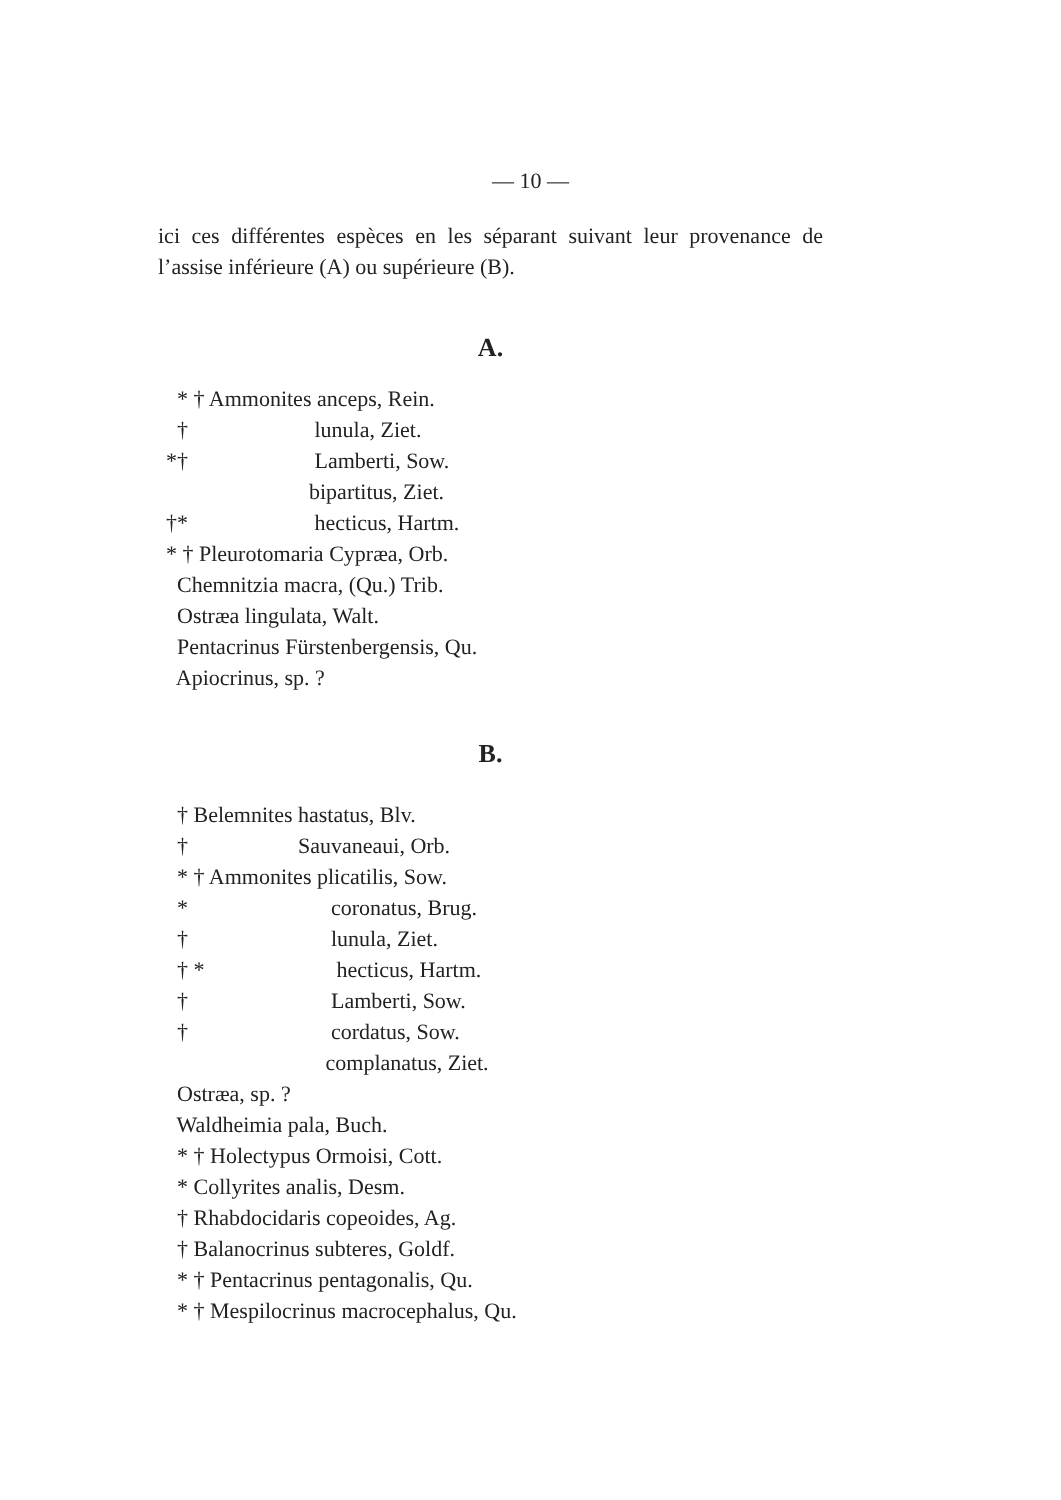— 10 —
ici ces différentes espèces en les séparant suivant leur provenance de l’assise inférieure (A) ou supérieure (B).
A.
* † Ammonites anceps, Rein.
† lunula, Ziet.
*† Lamberti, Sow.
bipartitus, Ziet.
†* hecticus, Hartm.
* † Pleurotomaria Cypræa, Orb.
Chemnitzia macra, (Qu.) Trib.
Ostræa lingulata, Walt.
Pentacrinus Fürstenbergensis, Qu.
Apiocrinus, sp. ?
B.
† Belemnites hastatus, Blv.
† Sauvaneaui, Orb.
* † Ammonites plicatilis, Sow.
* coronatus, Brug.
† lunula, Ziet.
† * hecticus, Hartm.
† Lamberti, Sow.
† cordatus, Sow.
complanatus, Ziet.
Ostræa, sp. ?
Waldheimia pala, Buch.
* † Holectypus Ormoisi, Cott.
* Collyrites analis, Desm.
† Rhabdocidaris copeoides, Ag.
† Balanocrinus subteres, Goldf.
* † Pentacrinus pentagonalis, Qu.
* † Mespilocrinus macrocephalus, Qu.